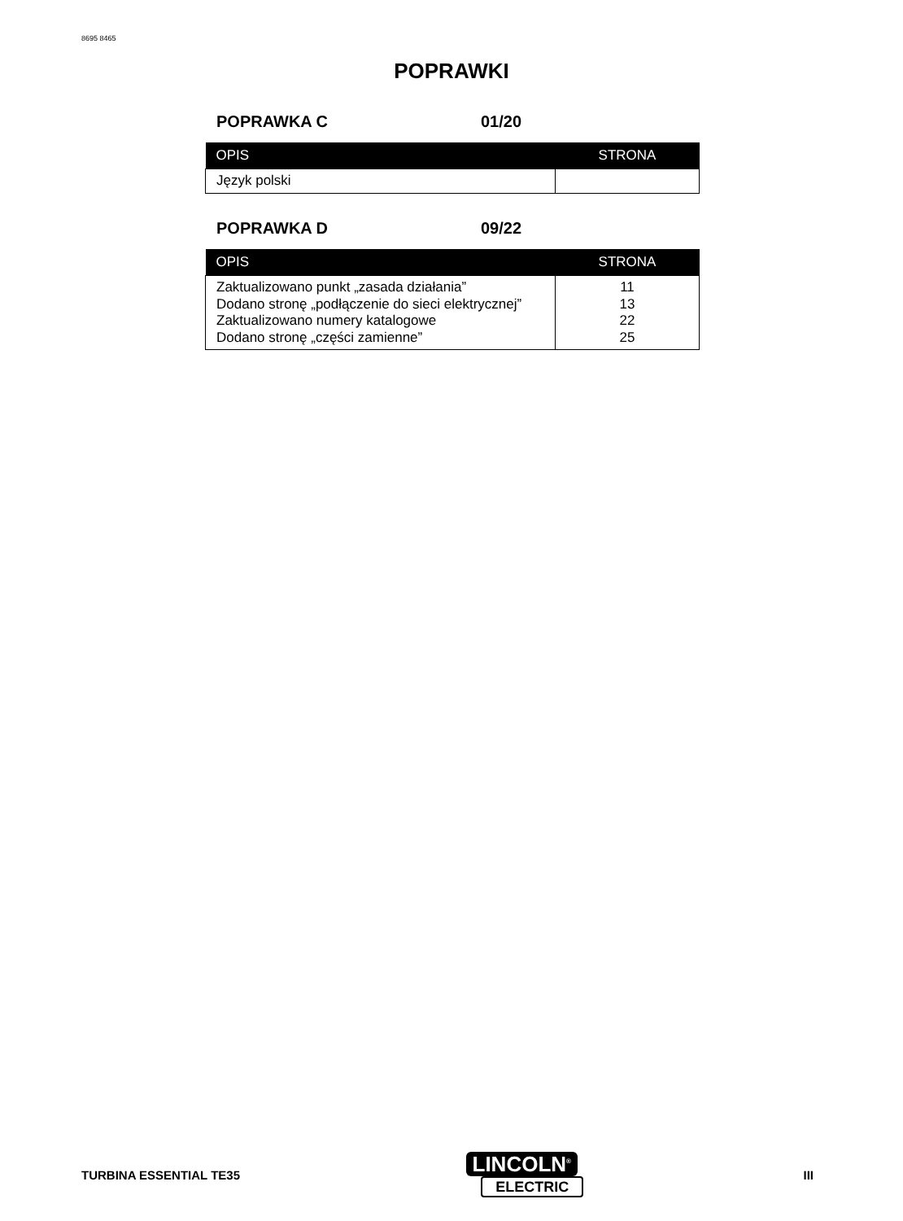8695 8465
POPRAWKI
POPRAWKA C 01/20
| OPIS | STRONA |
| --- | --- |
| Język polski | |
POPRAWKA D 09/22
| OPIS | STRONA |
| --- | --- |
| Zaktualizowano punkt „zasada działania” Dodano stronę „podłączenie do sieci elektrycznej” Zaktualizowano numery katalogowe Dodano stronę „części zamienne” | 11 13 22 25 |
TURBINA ESSENTIAL TE35
LINCOLN<sup>®</sup>
ELECTRIC
III